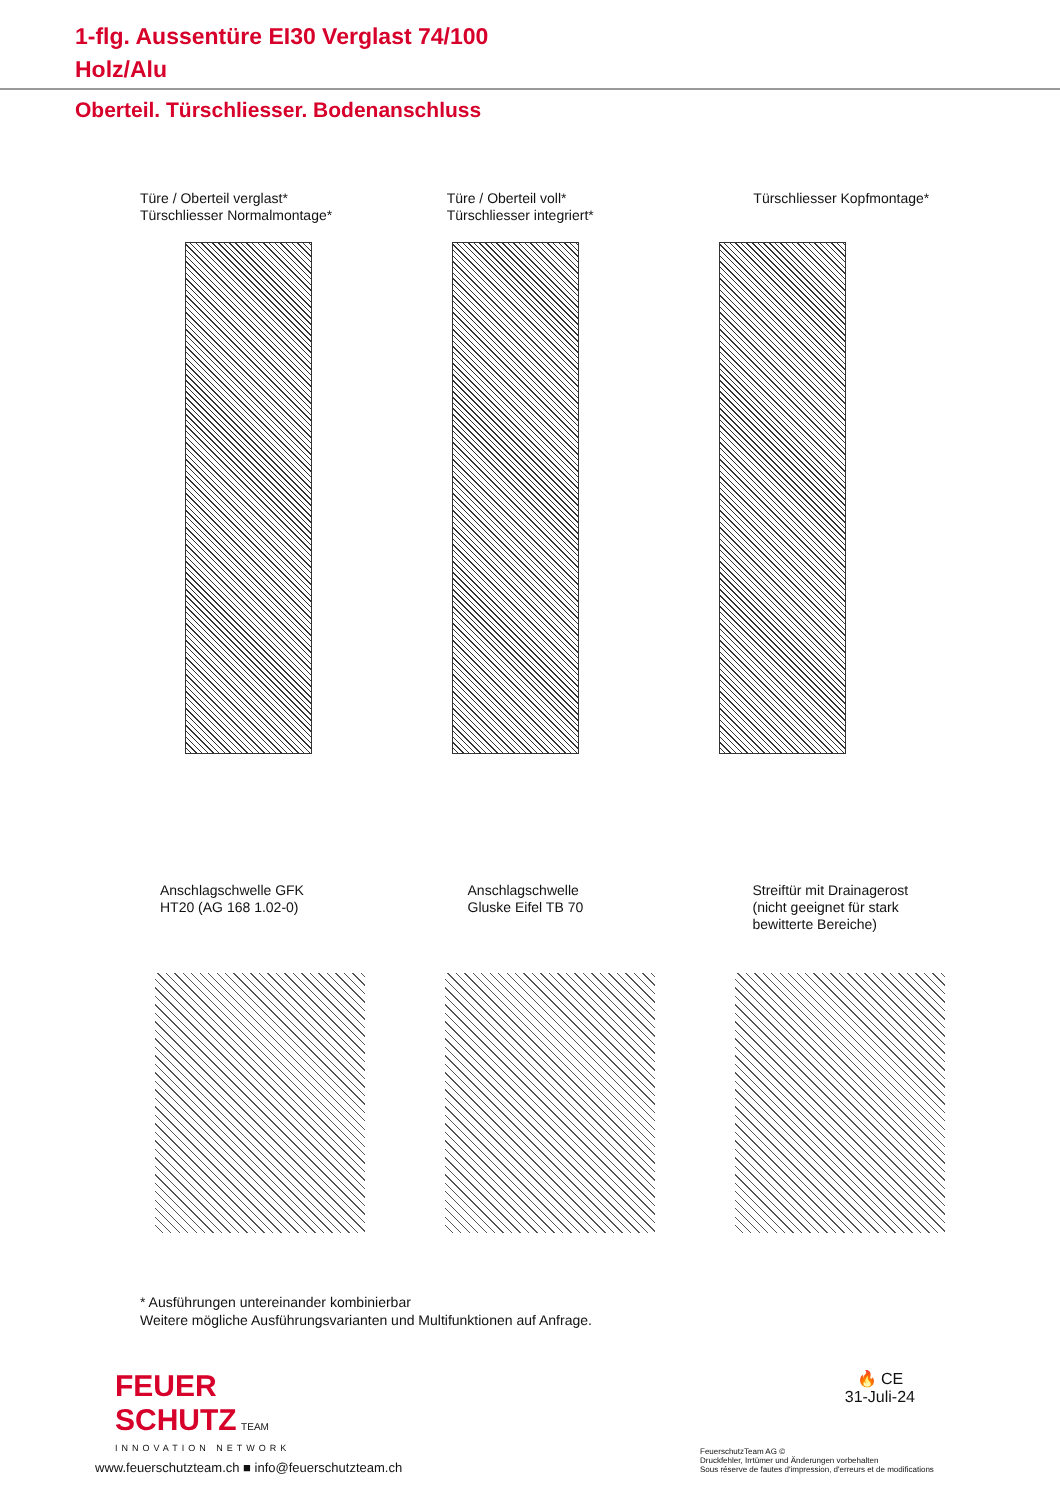1-flg. Aussentüre EI30 Verglast 74/100
Holz/Alu
Oberteil. Türschliesser. Bodenanschluss
Türe / Oberteil verglast*
Türschliesser Normalmontage*
Türe / Oberteil voll*
Türschliesser integriert*
Türschliesser Kopfmontage*
Anschlagschwelle GFK
HT20 (AG 168 1.02-0)
Anschlagschwelle
Gluske Eifel TB 70
Streiftür mit Drainagerost
(nicht geeignet für stark
bewitterte Bereiche)
* Ausführungen untereinander kombinierbar
Weitere mögliche Ausführungsvarianten und Multifunktionen auf Anfrage.
FEUER
SCHUTZ TEAM
INNOVATION NETWORK
🔥 CE
31-Juli-24
www.feuerschutzteam.ch ■ info@feuerschutzteam.ch
FeuerschutzTeam AG ©
Druckfehler, Irrtümer und Änderungen vorbehalten
Sous réserve de fautes d'impression, d'erreurs et de modifications